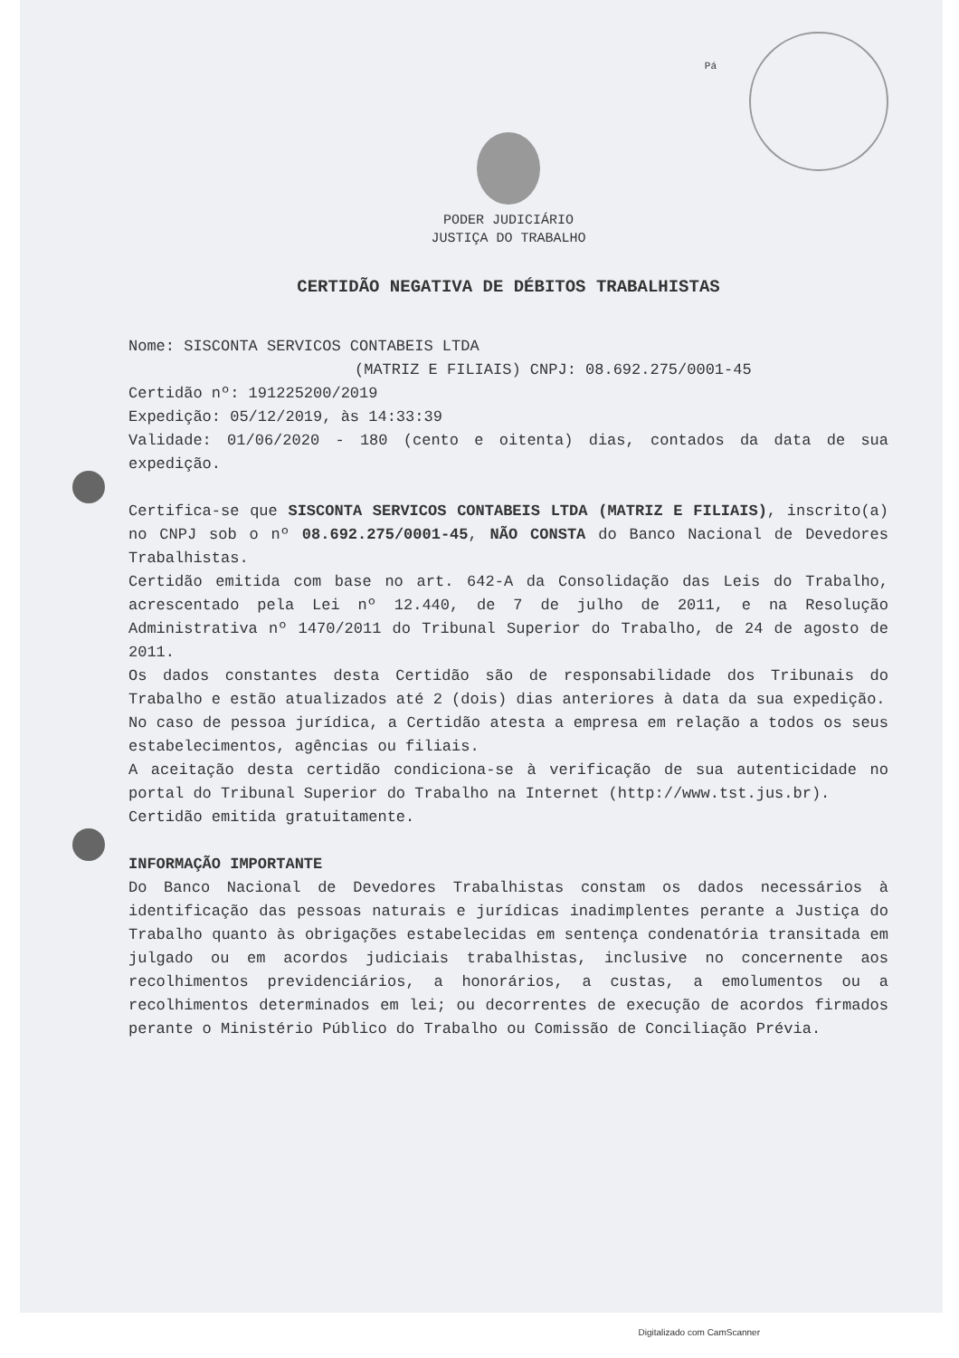Pá
PODER JUDICIÁRIO
JUSTIÇA DO TRABALHO
CERTIDÃO NEGATIVA DE DÉBITOS TRABALHISTAS
Nome: SISCONTA SERVICOS CONTABEIS LTDA
(MATRIZ E FILIAIS) CNPJ: 08.692.275/0001-45
Certidão nº: 191225200/2019
Expedição: 05/12/2019, às 14:33:39
Validade: 01/06/2020 - 180 (cento e oitenta) dias, contados da data de sua expedição.
Certifica-se que SISCONTA SERVICOS CONTABEIS LTDA (MATRIZ E FILIAIS), inscrito(a) no CNPJ sob o nº 08.692.275/0001-45, NÃO CONSTA do Banco Nacional de Devedores Trabalhistas.
Certidão emitida com base no art. 642-A da Consolidação das Leis do Trabalho, acrescentado pela Lei nº 12.440, de 7 de julho de 2011, e na Resolução Administrativa nº 1470/2011 do Tribunal Superior do Trabalho, de 24 de agosto de 2011.
Os dados constantes desta Certidão são de responsabilidade dos Tribunais do Trabalho e estão atualizados até 2 (dois) dias anteriores à data da sua expedição.
No caso de pessoa jurídica, a Certidão atesta a empresa em relação a todos os seus estabelecimentos, agências ou filiais.
A aceitação desta certidão condiciona-se à verificação de sua autenticidade no portal do Tribunal Superior do Trabalho na Internet (http://www.tst.jus.br).
Certidão emitida gratuitamente.
INFORMAÇÃO IMPORTANTE
Do Banco Nacional de Devedores Trabalhistas constam os dados necessários à identificação das pessoas naturais e jurídicas inadimplentes perante a Justiça do Trabalho quanto às obrigações estabelecidas em sentença condenatória transitada em julgado ou em acordos judiciais trabalhistas, inclusive no concernente aos recolhimentos previdenciários, a honorários, a custas, a emolumentos ou a recolhimentos determinados em lei; ou decorrentes de execução de acordos firmados perante o Ministério Público do Trabalho ou Comissão de Conciliação Prévia.
Digitalizado com CamScanner